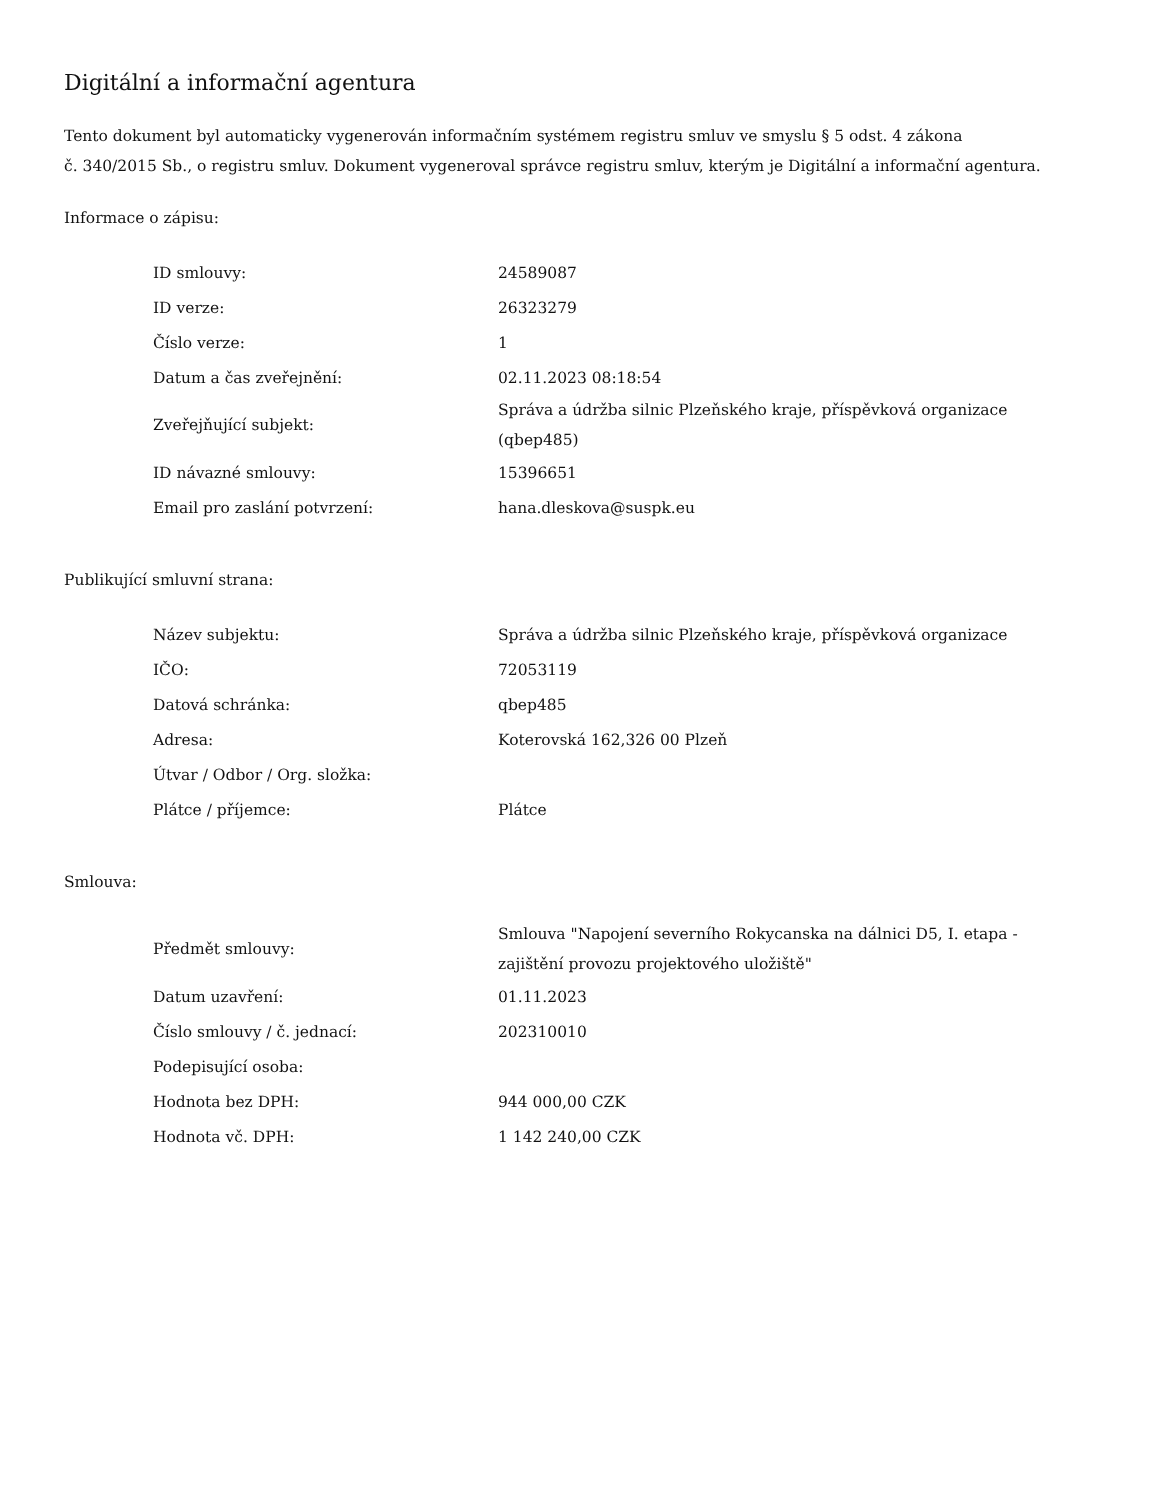Digitální a informační agentura
Tento dokument byl automaticky vygenerován informačním systémem registru smluv ve smyslu § 5 odst. 4 zákona
č. 340/2015 Sb., o registru smluv. Dokument vygeneroval správce registru smluv, kterým je Digitální a informační agentura.
Informace o zápisu:
| ID smlouvy: | 24589087 |
| ID verze: | 26323279 |
| Číslo verze: | 1 |
| Datum a čas zveřejnění: | 02.11.2023 08:18:54 |
| Zveřejňující subjekt: | Správa a údržba silnic Plzeňského kraje, příspěvková organizace (qbep485) |
| ID návazné smlouvy: | 15396651 |
| Email pro zaslání potvrzení: | hana.dleskova@suspk.eu |
Publikující smluvní strana:
| Název subjektu: | Správa a údržba silnic Plzeňského kraje, příspěvková organizace |
| IČO: | 72053119 |
| Datová schránka: | qbep485 |
| Adresa: | Koterovská 162,326 00 Plzeň |
| Útvar / Odbor / Org. složka: | |
| Plátce / příjemce: | Plátce |
Smlouva:
| Předmět smlouvy: | Smlouva "Napojení severního Rokycanska na dálnici D5, I. etapa - zajištění provozu projektového uložiště" |
| Datum uzavření: | 01.11.2023 |
| Číslo smlouvy / č. jednací: | 202310010 |
| Podepisující osoba: | |
| Hodnota bez DPH: | 944 000,00 CZK |
| Hodnota vč. DPH: | 1 142 240,00 CZK |